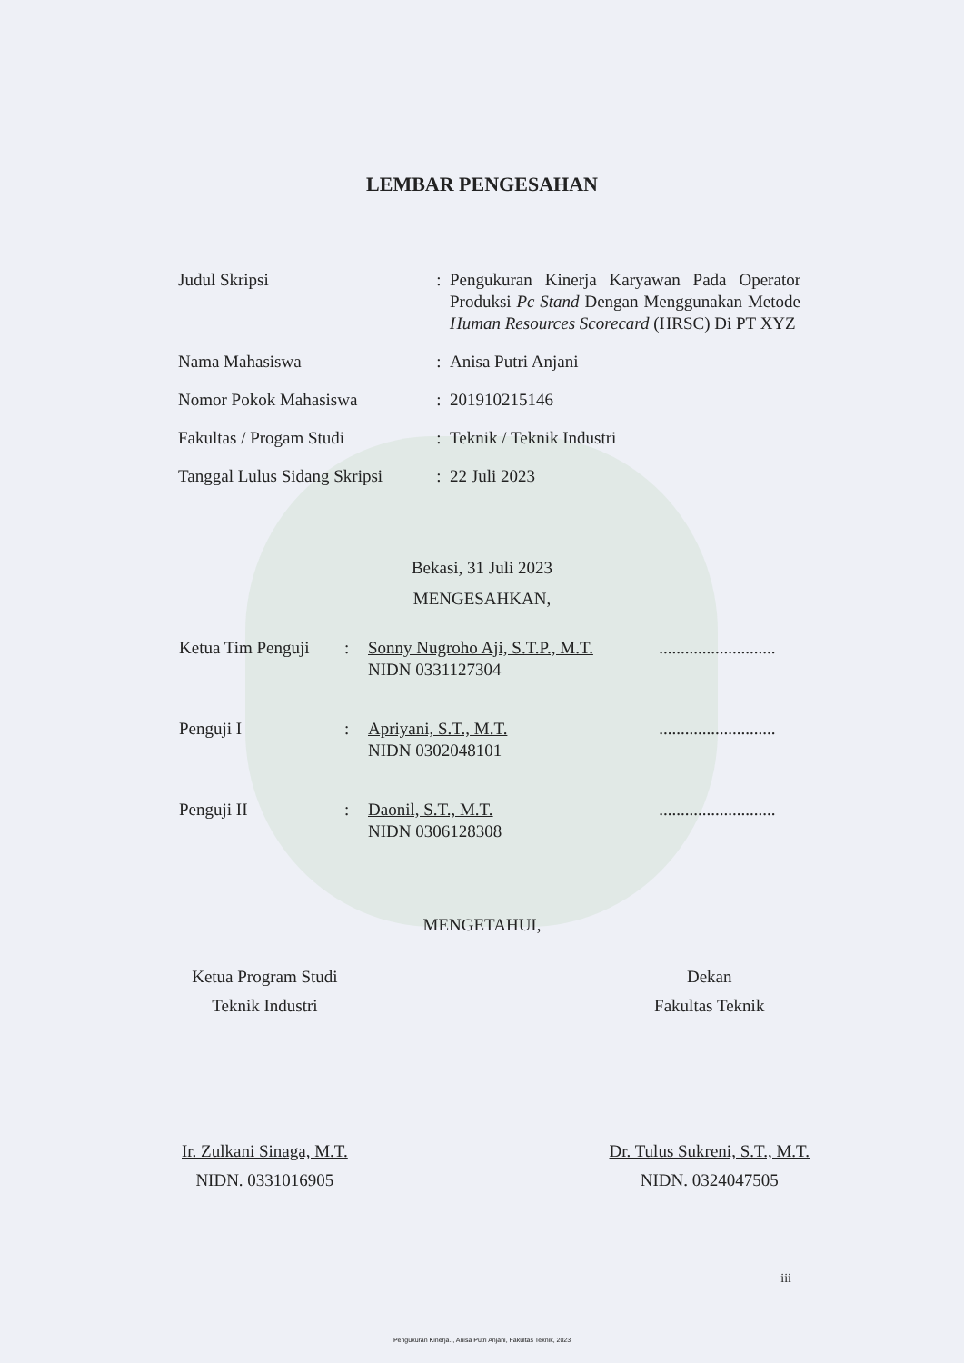LEMBAR PENGESAHAN
| Judul Skripsi | : | Pengukuran Kinerja Karyawan Pada Operator Produksi Pc Stand Dengan Menggunakan Metode Human Resources Scorecard (HRSC) Di PT XYZ |
| Nama Mahasiswa | : | Anisa Putri Anjani |
| Nomor Pokok Mahasiswa | : | 201910215146 |
| Fakultas / Progam Studi | : | Teknik / Teknik Industri |
| Tanggal Lulus Sidang Skripsi | : | 22 Juli 2023 |
Bekasi, 31 Juli 2023
MENGESAHKAN,
| Ketua Tim Penguji | : | Sonny Nugroho Aji, S.T.P., M.T. NIDN 0331127304 | ........................... |
| Penguji I | : | Apriyani, S.T., M.T. NIDN 0302048101 | ........................... |
| Penguji II | : | Daonil, S.T., M.T. NIDN 0306128308 | ........................... |
MENGETAHUI,
Ketua Program Studi
Teknik Industri
Ir. Zulkani Sinaga, M.T.
NIDN. 0331016905
Dekan
Fakultas Teknik
Dr. Tulus Sukreni, S.T., M.T.
NIDN. 0324047505
iii
Pengukuran Kinerja.., Anisa Putri Anjani, Fakultas Teknik, 2023